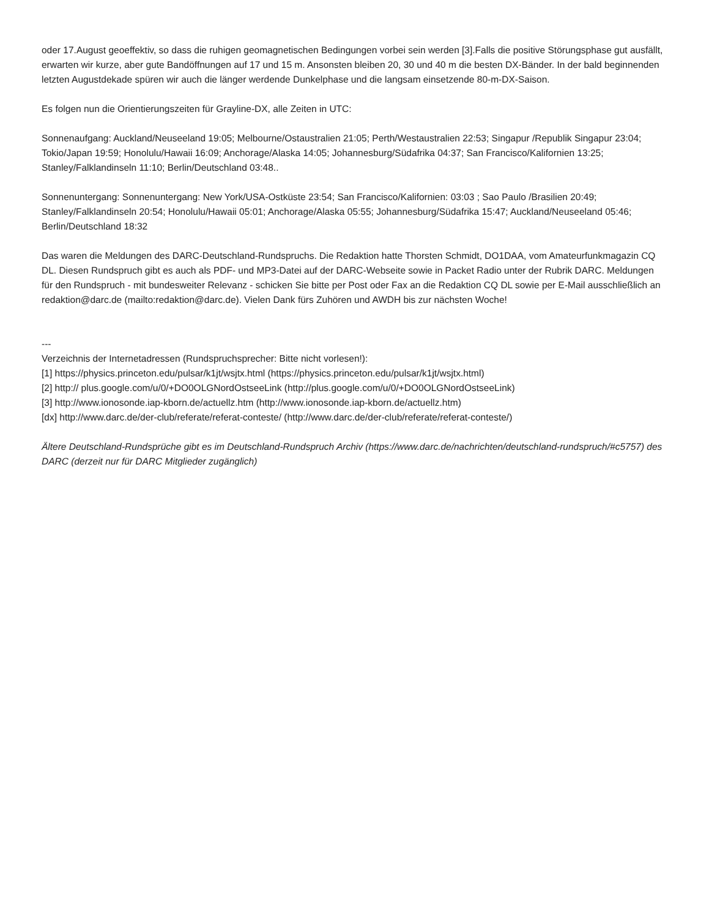oder 17.August geoeffektiv, so dass die ruhigen geomagnetischen Bedingungen vorbei sein werden [3].Falls die positive Störungsphase gut ausfällt, erwarten wir kurze, aber gute Bandöffnungen auf 17 und 15 m. Ansonsten bleiben 20, 30 und 40 m die besten DX-Bänder. In der bald beginnenden letzten Augustdekade spüren wir auch die länger werdende Dunkelphase und die langsam einsetzende 80-m-DX-Saison.
Es folgen nun die Orientierungszeiten für Grayline-DX, alle Zeiten in UTC:
Sonnenaufgang: Auckland/Neuseeland 19:05; Melbourne/Ostaustralien 21:05; Perth/Westaustralien 22:53; Singapur /Republik Singapur 23:04; Tokio/Japan 19:59; Honolulu/Hawaii 16:09; Anchorage/Alaska 14:05; Johannesburg/Südafrika 04:37; San Francisco/Kalifornien 13:25; Stanley/Falklandinseln 11:10; Berlin/Deutschland 03:48..
Sonnenuntergang: Sonnenuntergang: New York/USA-Ostküste 23:54; San Francisco/Kalifornien: 03:03 ; Sao Paulo /Brasilien 20:49; Stanley/Falklandinseln 20:54; Honolulu/Hawaii 05:01; Anchorage/Alaska 05:55; Johannesburg/Südafrika 15:47; Auckland/Neuseeland 05:46; Berlin/Deutschland 18:32
Das waren die Meldungen des DARC-Deutschland-Rundspruchs. Die Redaktion hatte Thorsten Schmidt, DO1DAA, vom Amateurfunkmagazin CQ DL. Diesen Rundspruch gibt es auch als PDF- und MP3-Datei auf der DARC-Webseite sowie in Packet Radio unter der Rubrik DARC. Meldungen für den Rundspruch - mit bundesweiter Relevanz - schicken Sie bitte per Post oder Fax an die Redaktion CQ DL sowie per E-Mail ausschließlich an redaktion@darc.de (mailto:redaktion@darc.de). Vielen Dank fürs Zuhören und AWDH bis zur nächsten Woche!
---
Verzeichnis der Internetadressen (Rundspruchsprecher: Bitte nicht vorlesen!):
[1] https://physics.princeton.edu/pulsar/k1jt/wsjtx.html (https://physics.princeton.edu/pulsar/k1jt/wsjtx.html)
[2] http:// plus.google.com/u/0/+DO0OLGNordOstseeLink (http://plus.google.com/u/0/+DO0OLGNordOstseeLink)
[3] http://www.ionosonde.iap-kborn.de/actuellz.htm (http://www.ionosonde.iap-kborn.de/actuellz.htm)
[dx] http://www.darc.de/der-club/referate/referat-conteste/ (http://www.darc.de/der-club/referate/referat-conteste/)
Ältere Deutschland-Rundsprüche gibt es im Deutschland-Rundspruch Archiv (https://www.darc.de/nachrichten/deutschland-rundspruch/#c5757) des DARC (derzeit nur für DARC Mitglieder zugänglich)